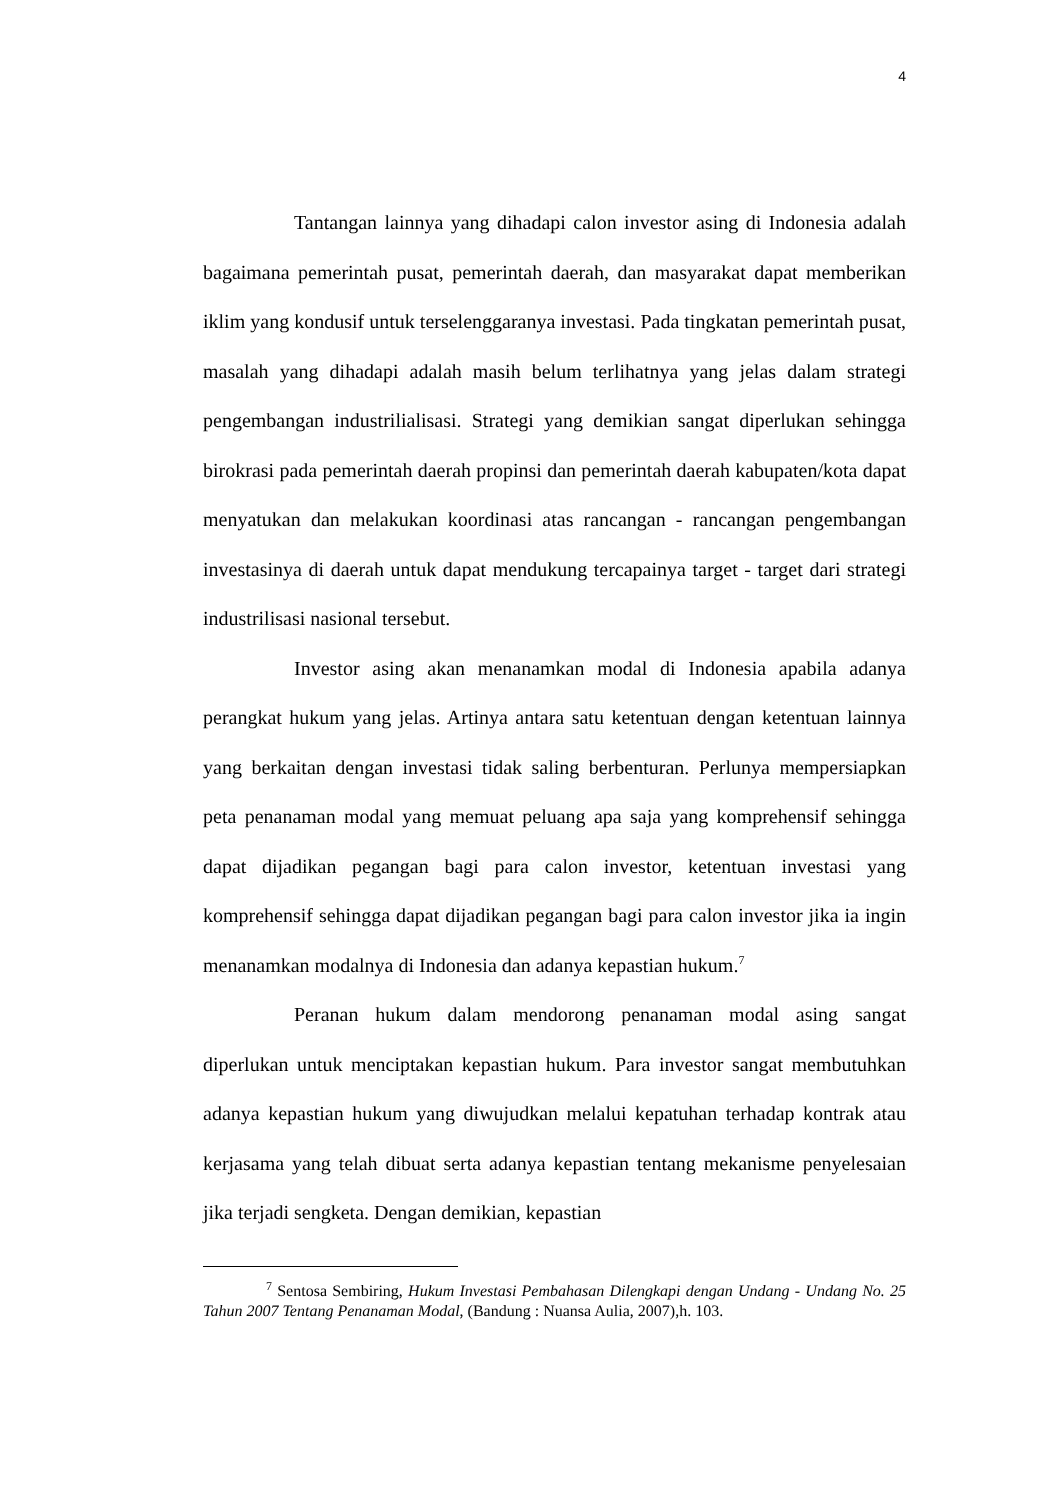4
Tantangan lainnya yang dihadapi calon investor asing di Indonesia adalah bagaimana pemerintah pusat, pemerintah daerah, dan masyarakat dapat memberikan iklim yang kondusif untuk terselenggaranya investasi. Pada tingkatan pemerintah pusat, masalah yang dihadapi adalah masih belum terlihatnya yang jelas dalam strategi pengembangan industrilialisasi. Strategi yang demikian sangat diperlukan sehingga birokrasi pada pemerintah daerah propinsi dan pemerintah daerah kabupaten/kota dapat menyatukan dan melakukan koordinasi atas rancangan - rancangan pengembangan investasinya di daerah untuk dapat mendukung tercapainya target - target dari strategi industrilisasi nasional tersebut.
Investor asing akan menanamkan modal di Indonesia apabila adanya perangkat hukum yang jelas. Artinya antara satu ketentuan dengan ketentuan lainnya yang berkaitan dengan investasi tidak saling berbenturan. Perlunya mempersiapkan peta penanaman modal yang memuat peluang apa saja yang komprehensif sehingga dapat dijadikan pegangan bagi para calon investor, ketentuan investasi yang komprehensif sehingga dapat dijadikan pegangan bagi para calon investor jika ia ingin menanamkan modalnya di Indonesia dan adanya kepastian hukum.<sup>7</sup>
Peranan hukum dalam mendorong penanaman modal asing sangat diperlukan untuk menciptakan kepastian hukum. Para investor sangat membutuhkan adanya kepastian hukum yang diwujudkan melalui kepatuhan terhadap kontrak atau kerjasama yang telah dibuat serta adanya kepastian tentang mekanisme penyelesaian jika terjadi sengketa. Dengan demikian, kepastian
<sup>7</sup> Sentosa Sembiring, Hukum Investasi Pembahasan Dilengkapi dengan Undang - Undang No. 25 Tahun 2007 Tentang Penanaman Modal, (Bandung : Nuansa Aulia, 2007),h. 103.